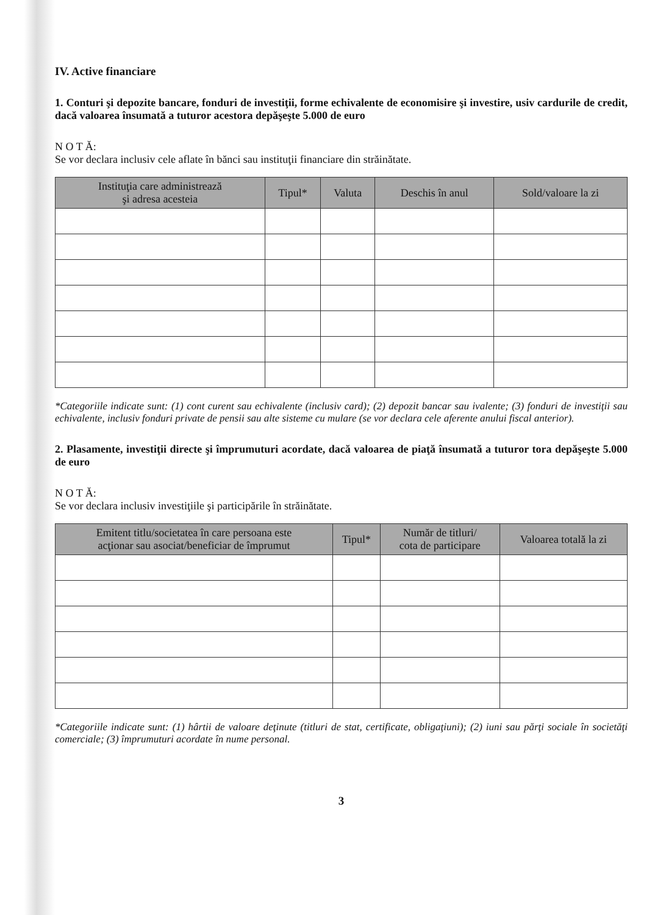IV. Active financiare
1. Conturi şi depozite bancare, fonduri de investiţii, forme echivalente de economisire şi investire, usiv cardurile de credit, dacă valoarea însumată a tuturor acestora depăşeşte 5.000 de euro
N O T Ă:
Se vor declara inclusiv cele aflate în bănci sau instituţii financiare din străinătate.
| Instituţia care administrează şi adresa acesteia | Tipul* | Valuta | Deschis în anul | Sold/valoare la zi |
| --- | --- | --- | --- | --- |
*Categoriile indicate sunt: (1) cont curent sau echivalente (inclusiv card); (2) depozit bancar sau ivalente; (3) fonduri de investiţii sau echivalente, inclusiv fonduri private de pensii sau alte sisteme cu mulare (se vor declara cele aferente anului fiscal anterior).
2. Plasamente, investiţii directe şi împrumuturi acordate, dacă valoarea de piaţă însumată a tuturor tora depăşeşte 5.000 de euro
N O T Ă:
Se vor declara inclusiv investiţiile şi participările în străinătate.
| Emitent titlu/societatea în care persoana este acţionar sau asociat/beneficiar de împrumut | Tipul* | Număr de titluri/ cota de participare | Valoarea totală la zi |
| --- | --- | --- | --- |
*Categoriile indicate sunt: (1) hârtii de valoare deţinute (titluri de stat, certificate, obligaţiuni); (2) iuni sau părţi sociale în societăţi comerciale; (3) împrumuturi acordate în nume personal.
3